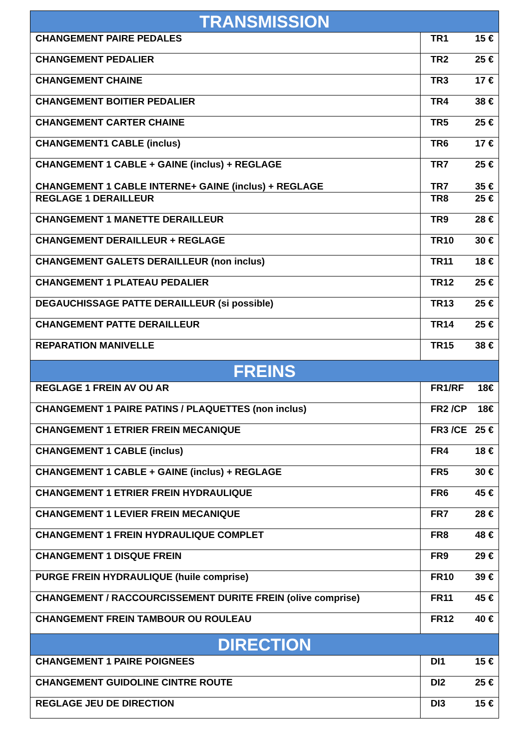| TRANSMISSION | |
| --- | --- |
| CHANGEMENT PAIRE PEDALES | TR1 15 € |
| CHANGEMENT PEDALIER | TR2 25 € |
| CHANGEMENT CHAINE | TR3 17 € |
| CHANGEMENT BOITIER PEDALIER | TR4 38 € |
| CHANGEMENT CARTER CHAINE | TR5 25 € |
| CHANGEMENT1 CABLE (inclus) | TR6 17 € |
| CHANGEMENT 1 CABLE + GAINE (inclus) + REGLAGE CHANGEMENT 1 CABLE INTERNE+ GAINE (inclus) + REGLAGE | TR7 25 € TR7 35 € |
| REGLAGE 1 DERAILLEUR | TR8 25 € |
| CHANGEMENT 1 MANETTE DERAILLEUR | TR9 28 € |
| CHANGEMENT DERAILLEUR + REGLAGE | TR10 30 € |
| CHANGEMENT GALETS DERAILLEUR (non inclus) | TR11 18 € |
| CHANGEMENT 1 PLATEAU PEDALIER | TR12 25 € |
| DEGAUCHISSAGE PATTE DERAILLEUR (si possible) | TR13 25 € |
| CHANGEMENT PATTE DERAILLEUR | TR14 25 € |
| REPARATION MANIVELLE | TR15 38 € |
| FREINS | |
| REGLAGE 1 FREIN AV OU AR | FR1/RF 18€ |
| CHANGEMENT 1 PAIRE PATINS / PLAQUETTES (non inclus) | FR2 /CP 18€ |
| CHANGEMENT 1 ETRIER FREIN MECANIQUE | FR3 /CE 25 € |
| CHANGEMENT 1 CABLE (inclus) | FR4 18 € |
| CHANGEMENT 1 CABLE + GAINE (inclus) + REGLAGE | FR5 30 € |
| CHANGEMENT 1 ETRIER FREIN HYDRAULIQUE | FR6 45 € |
| CHANGEMENT 1 LEVIER FREIN MECANIQUE | FR7 28 € |
| CHANGEMENT 1 FREIN HYDRAULIQUE COMPLET | FR8 48 € |
| CHANGEMENT 1 DISQUE FREIN | FR9 29 € |
| PURGE FREIN HYDRAULIQUE (huile comprise) | FR10 39 € |
| CHANGEMENT / RACCOURCISSEMENT DURITE FREIN (olive comprise) | FR11 45 € |
| CHANGEMENT FREIN TAMBOUR OU ROULEAU | FR12 40 € |
| DIRECTION | |
| CHANGEMENT 1 PAIRE POIGNEES | DI1 15 € |
| CHANGEMENT GUIDOLINE CINTRE ROUTE | DI2 25 € |
| REGLAGE JEU DE DIRECTION | DI3 15 € |